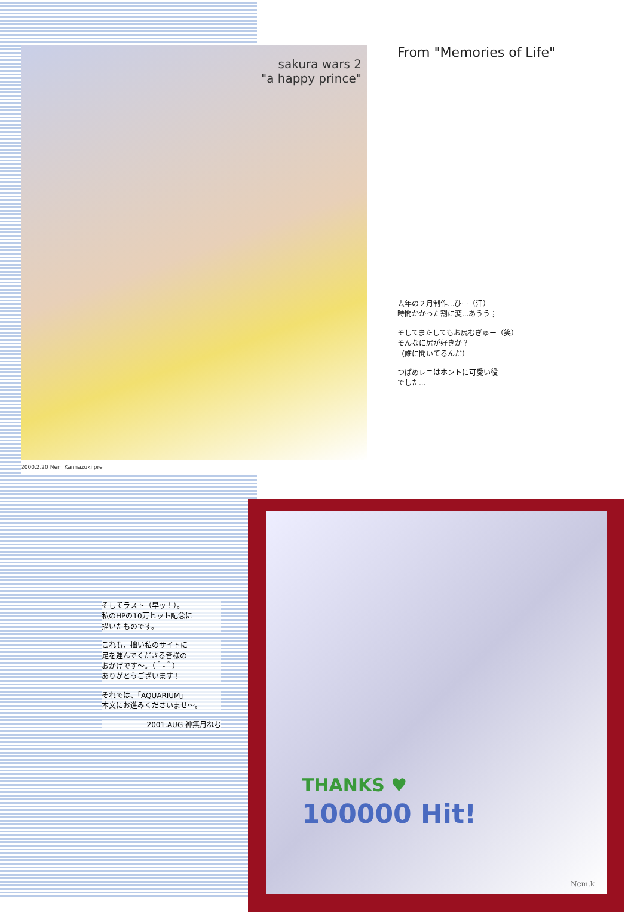sakura wars 2
"a happy prince"
2000.2.20 Nem Kannazuki pre
From "Memories of Life"
去年の２月制作...ひー（汗）
時間かかった割に変...あうう；
そしてまたしてもお尻むぎゅー（笑）
そんなに尻が好きか？
（誰に聞いてるんだ）
つばめレニはホントに可愛い役
でした...
そしてラスト（早ッ！）。
私のHPの10万ヒット記念に
描いたものです。
これも、拙い私のサイトに
足を運んでくださる皆様の
おかげです〜。（＾-＾）
ありがとうございます！
それでは、「AQUARIUM」
本文にお進みくださいませ〜。
2001.AUG 神無月ねむ
THANKS ♥
100000 Hit!
Nem.k